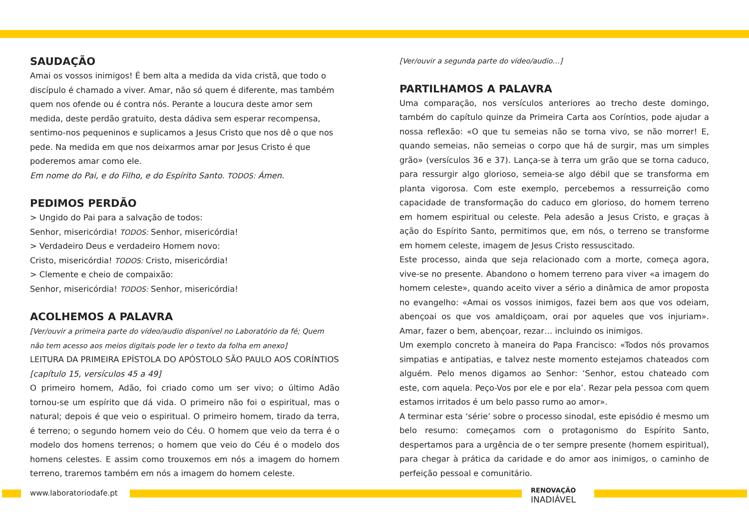SAUDAÇÃO
Amai os vossos inimigos! É bem alta a medida da vida cristã, que todo o discípulo é chamado a viver. Amar, não só quem é diferente, mas também quem nos ofende ou é contra nós. Perante a loucura deste amor sem medida, deste perdão gratuito, desta dádiva sem esperar recompensa, sentimo-nos pequeninos e suplicamos a Jesus Cristo que nos dê o que nos pede. Na medida em que nos deixarmos amar por Jesus Cristo é que poderemos amar como ele.
Em nome do Pai, e do Filho, e do Espírito Santo. TODOS: Ámen.
PEDIMOS PERDÃO
> Ungido do Pai para a salvação de todos:
Senhor, misericórdia! TODOS: Senhor, misericórdia!
> Verdadeiro Deus e verdadeiro Homem novo:
Cristo, misericórdia! TODOS: Cristo, misericórdia!
> Clemente e cheio de compaixão:
Senhor, misericórdia! TODOS: Senhor, misericórdia!
ACOLHEMOS A PALAVRA
[Ver/ouvir a primeira parte do vídeo/audio disponível no Laboratório da fé; Quem não tem acesso aos meios digitais pode ler o texto da folha em anexo]
LEITURA DA PRIMEIRA EPÍSTOLA DO APÓSTOLO SÃO PAULO AOS CORÍNTIOS
[capítulo 15, versículos 45 a 49]
O primeiro homem, Adão, foi criado como um ser vivo; o último Adão tornou-se um espírito que dá vida. O primeiro não foi o espiritual, mas o natural; depois é que veio o espiritual. O primeiro homem, tirado da terra, é terreno; o segundo homem veio do Céu. O homem que veio da terra é o modelo dos homens terrenos; o homem que veio do Céu é o modelo dos homens celestes. E assim como trouxemos em nós a imagem do homem terreno, traremos também em nós a imagem do homem celeste.
[Ver/ouvir a segunda parte do vídeo/audio…]
PARTILHAMOS A PALAVRA
Uma comparação, nos versículos anteriores ao trecho deste domingo, também do capítulo quinze da Primeira Carta aos Coríntios, pode ajudar a nossa reflexão: «O que tu semeias não se torna vivo, se não morrer! E, quando semeias, não semeias o corpo que há de surgir, mas um simples grão» (versículos 36 e 37). Lança-se à terra um grão que se torna caduco, para ressurgir algo glorioso, semeia-se algo débil que se transforma em planta vigorosa. Com este exemplo, percebemos a ressurreição como capacidade de transformação do caduco em glorioso, do homem terreno em homem espiritual ou celeste. Pela adesão a Jesus Cristo, e graças à ação do Espírito Santo, permitimos que, em nós, o terreno se transforme em homem celeste, imagem de Jesus Cristo ressuscitado.
Este processo, ainda que seja relacionado com a morte, começa agora, vive-se no presente. Abandono o homem terreno para viver «a imagem do homem celeste», quando aceito viver a sério a dinâmica de amor proposta no evangelho: «Amai os vossos inimigos, fazei bem aos que vos odeiam, abençoai os que vos amaldiçoam, orai por aqueles que vos injuriam». Amar, fazer o bem, abençoar, rezar… incluindo os inimigos.
Um exemplo concreto à maneira do Papa Francisco: «Todos nós provamos simpatias e antipatias, e talvez neste momento estejamos chateados com alguém. Pelo menos digamos ao Senhor: ‘Senhor, estou chateado com este, com aquela. Peço-Vos por ele e por ela’. Rezar pela pessoa com quem estamos irritados é um belo passo rumo ao amor».
A terminar esta ‘série’ sobre o processo sinodal, este episódio é mesmo um belo resumo: começamos com o protagonismo do Espírito Santo, despertamos para a urgência de o ter sempre presente (homem espiritual), para chegar à prática da caridade e do amor aos inimigos, o caminho de perfeição pessoal e comunitário.
www.laboratoriodafe.pt
RENOVAÇÃO
INADIÁVEL